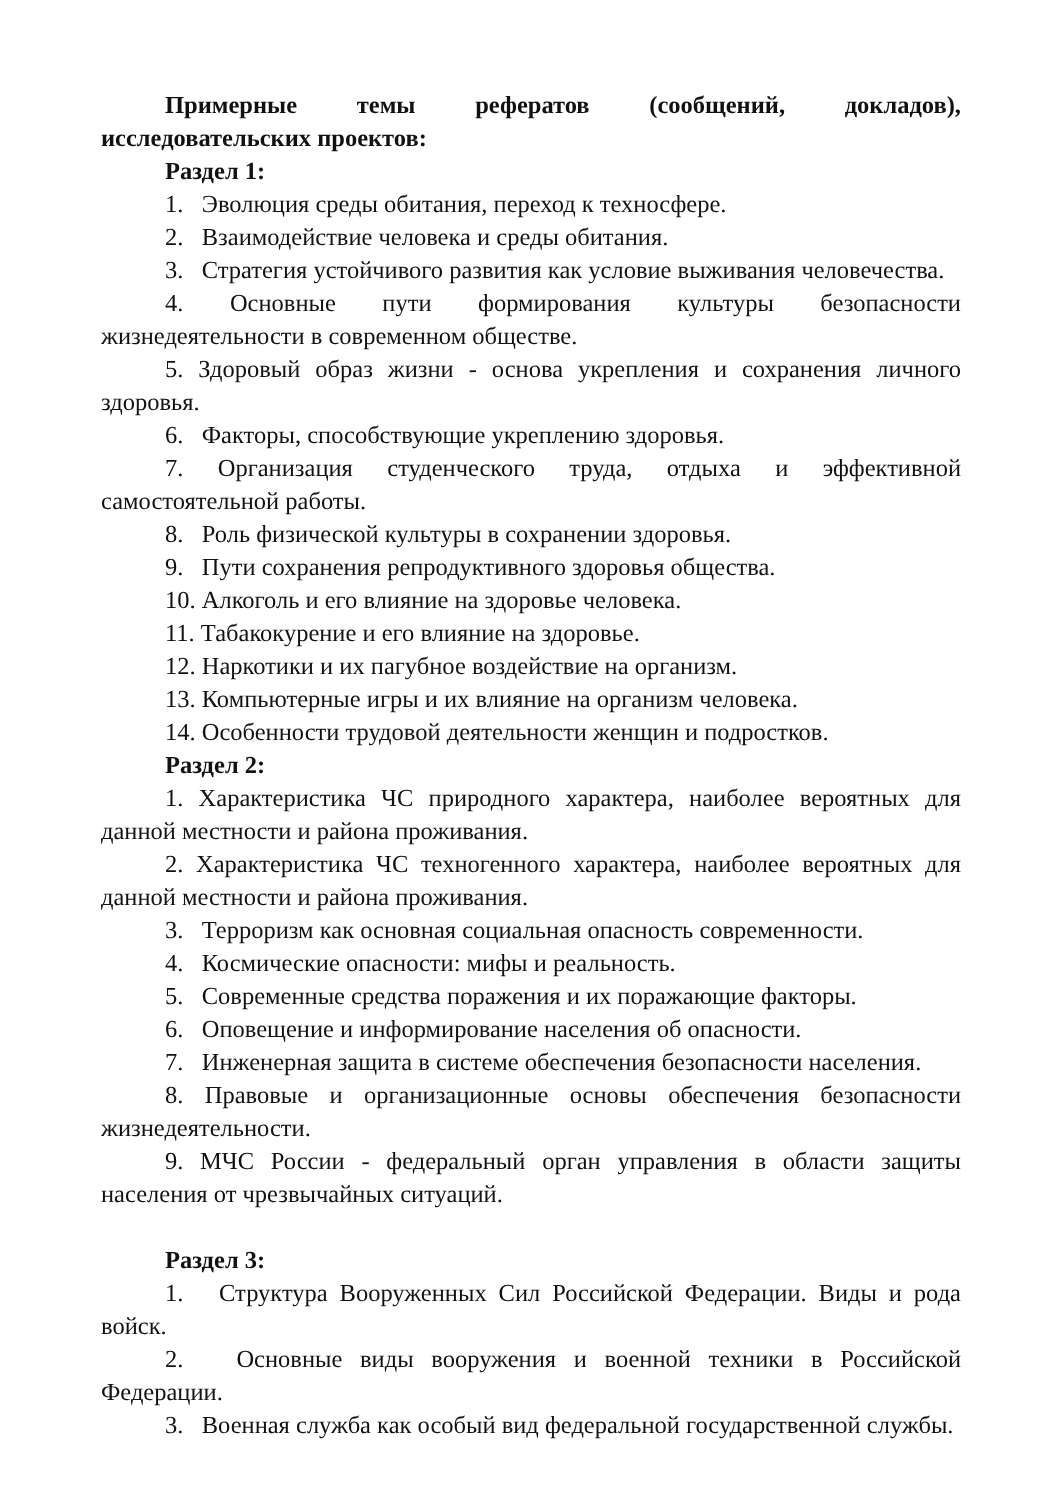Примерные темы рефератов (сообщений, докладов), исследовательских проектов:
Раздел 1:
1. Эволюция среды обитания, переход к техносфере.
2. Взаимодействие человека и среды обитания.
3. Стратегия устойчивого развития как условие выживания человечества.
4. Основные пути формирования культуры безопасности жизнедеятельности в современном обществе.
5. Здоровый образ жизни - основа укрепления и сохранения личного здоровья.
6. Факторы, способствующие укреплению здоровья.
7. Организация студенческого труда, отдыха и эффективной самостоятельной работы.
8. Роль физической культуры в сохранении здоровья.
9. Пути сохранения репродуктивного здоровья общества.
10. Алкоголь и его влияние на здоровье человека.
11. Табакокурение и его влияние на здоровье.
12. Наркотики и их пагубное воздействие на организм.
13. Компьютерные игры и их влияние на организм человека.
14. Особенности трудовой деятельности женщин и подростков.
Раздел 2:
1. Характеристика ЧС природного характера, наиболее вероятных для данной местности и района проживания.
2. Характеристика ЧС техногенного характера, наиболее вероятных для данной местности и района проживания.
3. Терроризм как основная социальная опасность современности.
4. Космические опасности: мифы и реальность.
5. Современные средства поражения и их поражающие факторы.
6. Оповещение и информирование населения об опасности.
7. Инженерная защита в системе обеспечения безопасности населения.
8. Правовые и организационные основы обеспечения безопасности жизнедеятельности.
9. МЧС России - федеральный орган управления в области защиты населения от чрезвычайных ситуаций.
Раздел 3:
1. Структура Вооруженных Сил Российской Федерации. Виды и рода войск.
2. Основные виды вооружения и военной техники в Российской Федерации.
3. Военная служба как особый вид федеральной государственной службы.